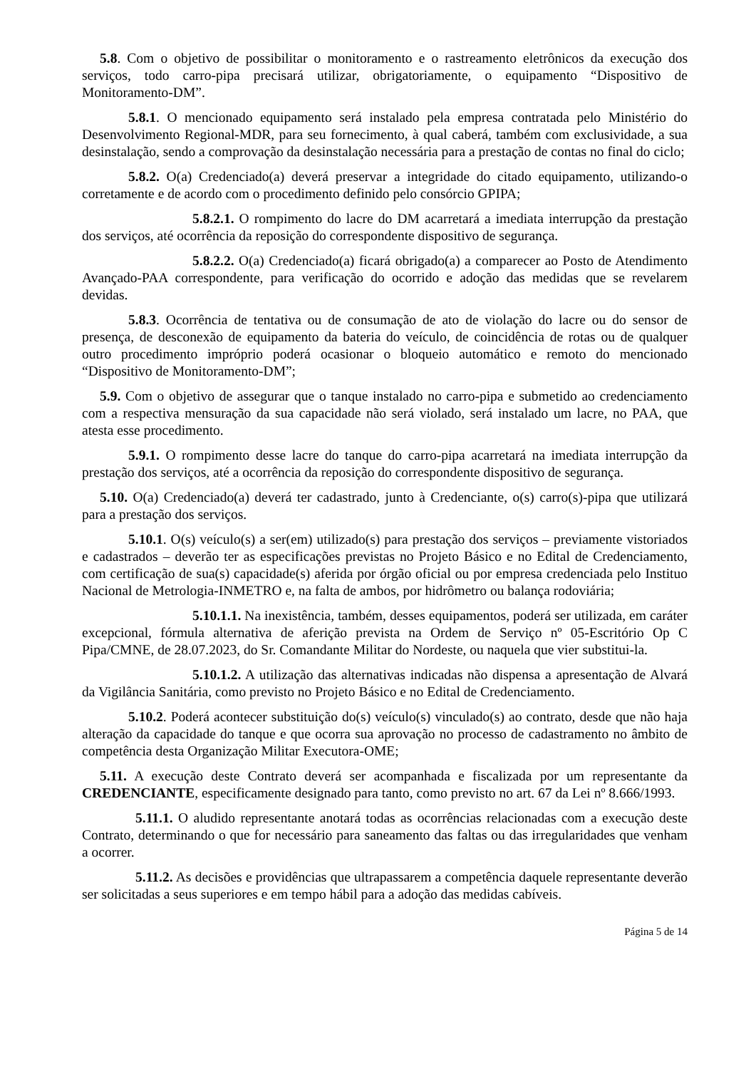5.8. Com o objetivo de possibilitar o monitoramento e o rastreamento eletrônicos da execução dos serviços, todo carro-pipa precisará utilizar, obrigatoriamente, o equipamento “Dispositivo de Monitoramento-DM”.
5.8.1. O mencionado equipamento será instalado pela empresa contratada pelo Ministério do Desenvolvimento Regional-MDR, para seu fornecimento, à qual caberá, também com exclusividade, a sua desinstalação, sendo a comprovação da desinstalação necessária para a prestação de contas no final do ciclo;
5.8.2. O(a) Credenciado(a) deverá preservar a integridade do citado equipamento, utilizando-o corretamente e de acordo com o procedimento definido pelo consórcio GPIPA;
5.8.2.1. O rompimento do lacre do DM acarretará a imediata interrupção da prestação dos serviços, até ocorrência da reposição do correspondente dispositivo de segurança.
5.8.2.2. O(a) Credenciado(a) ficará obrigado(a) a comparecer ao Posto de Atendimento Avançado-PAA correspondente, para verificação do ocorrido e adoção das medidas que se revelarem devidas.
5.8.3. Ocorrência de tentativa ou de consumação de ato de violação do lacre ou do sensor de presença, de desconexão de equipamento da bateria do veículo, de coincidência de rotas ou de qualquer outro procedimento impróprio poderá ocasionar o bloqueio automático e remoto do mencionado “Dispositivo de Monitoramento-DM”;
5.9. Com o objetivo de assegurar que o tanque instalado no carro-pipa e submetido ao credenciamento com a respectiva mensuração da sua capacidade não será violado, será instalado um lacre, no PAA, que atesta esse procedimento.
5.9.1. O rompimento desse lacre do tanque do carro-pipa acarretará na imediata interrupção da prestação dos serviços, até a ocorrência da reposição do correspondente dispositivo de segurança.
5.10. O(a) Credenciado(a) deverá ter cadastrado, junto à Credenciante, o(s) carro(s)-pipa que utilizará para a prestação dos serviços.
5.10.1. O(s) veículo(s) a ser(em) utilizado(s) para prestação dos serviços – previamente vistoriados e cadastrados – deverão ter as especificações previstas no Projeto Básico e no Edital de Credenciamento, com certificação de sua(s) capacidade(s) aferida por órgão oficial ou por empresa credenciada pelo Instituo Nacional de Metrologia-INMETRO e, na falta de ambos, por hidrômetro ou balança rodoviária;
5.10.1.1. Na inexistência, também, desses equipamentos, poderá ser utilizada, em caráter excepcional, fórmula alternativa de aferição prevista na Ordem de Serviço nº 05-Escritório Op C Pipa/CMNE, de 28.07.2023, do Sr. Comandante Militar do Nordeste, ou naquela que vier substitui-la.
5.10.1.2. A utilização das alternativas indicadas não dispensa a apresentação de Alvará da Vigilância Sanitária, como previsto no Projeto Básico e no Edital de Credenciamento.
5.10.2. Poderá acontecer substituição do(s) veículo(s) vinculado(s) ao contrato, desde que não haja alteração da capacidade do tanque e que ocorra sua aprovação no processo de cadastramento no âmbito de competência desta Organização Militar Executora-OME;
5.11. A execução deste Contrato deverá ser acompanhada e fiscalizada por um representante da CREDENCIANTE, especificamente designado para tanto, como previsto no art. 67 da Lei nº 8.666/1993.
5.11.1. O aludido representante anotará todas as ocorrências relacionadas com a execução deste Contrato, determinando o que for necessário para saneamento das faltas ou das irregularidades que venham a ocorrer.
5.11.2. As decisões e providências que ultrapassarem a competência daquele representante deverão ser solicitadas a seus superiores e em tempo hábil para a adoção das medidas cabíveis.
Página 5 de 14